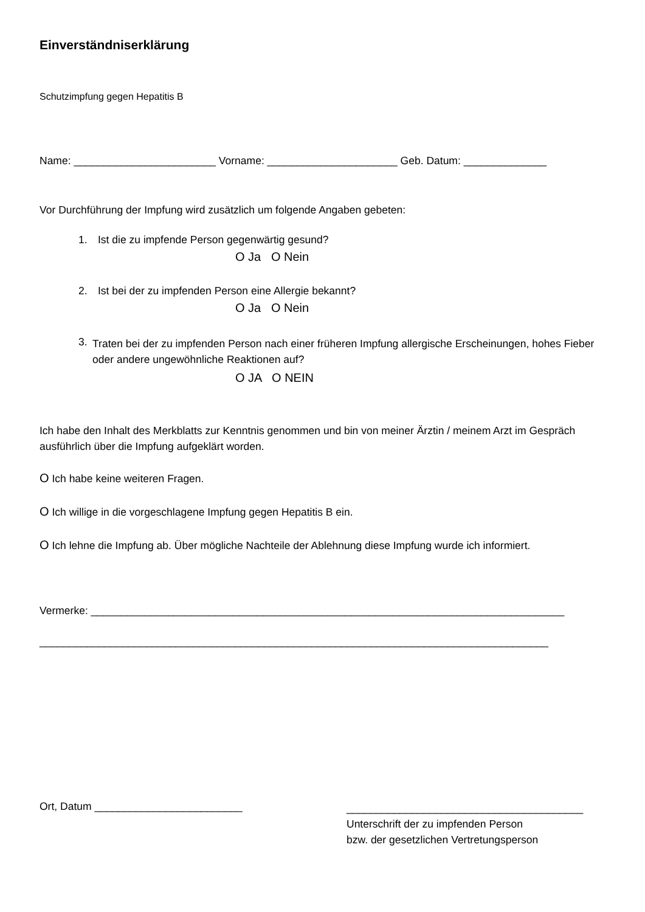Einverständniserklärung
Schutzimpfung gegen Hepatitis B
Name: ________________________ Vorname: ______________________ Geb. Datum: ______________
Vor Durchführung der Impfung wird zusätzlich um folgende Angaben gebeten:
1. Ist die zu impfende Person gegenwärtig gesund?
O Ja O Nein
2. Ist bei der zu impfenden Person eine Allergie bekannt?
O Ja O Nein
3. Traten bei der zu impfenden Person nach einer früheren Impfung allergische Erscheinungen, hohes Fieber oder andere ungewöhnliche Reaktionen auf?
O JA O NEIN
Ich habe den Inhalt des Merkblatts zur Kenntnis genommen und bin von meiner Ärztin / meinem Arzt im Gespräch ausführlich über die Impfung aufgeklärt worden.
O Ich habe keine weiteren Fragen.
O Ich willige in die vorgeschlagene Impfung gegen Hepatitis B ein.
O Ich lehne die Impfung ab. Über mögliche Nachteile der Ablehnung diese Impfung wurde ich informiert.
Vermerke: ________________________________________________________________________________
______________________________________________________________________________________
Ort, Datum _________________________
________________________________________
Unterschrift der zu impfenden Person
bzw. der gesetzlichen Vertretungsperson